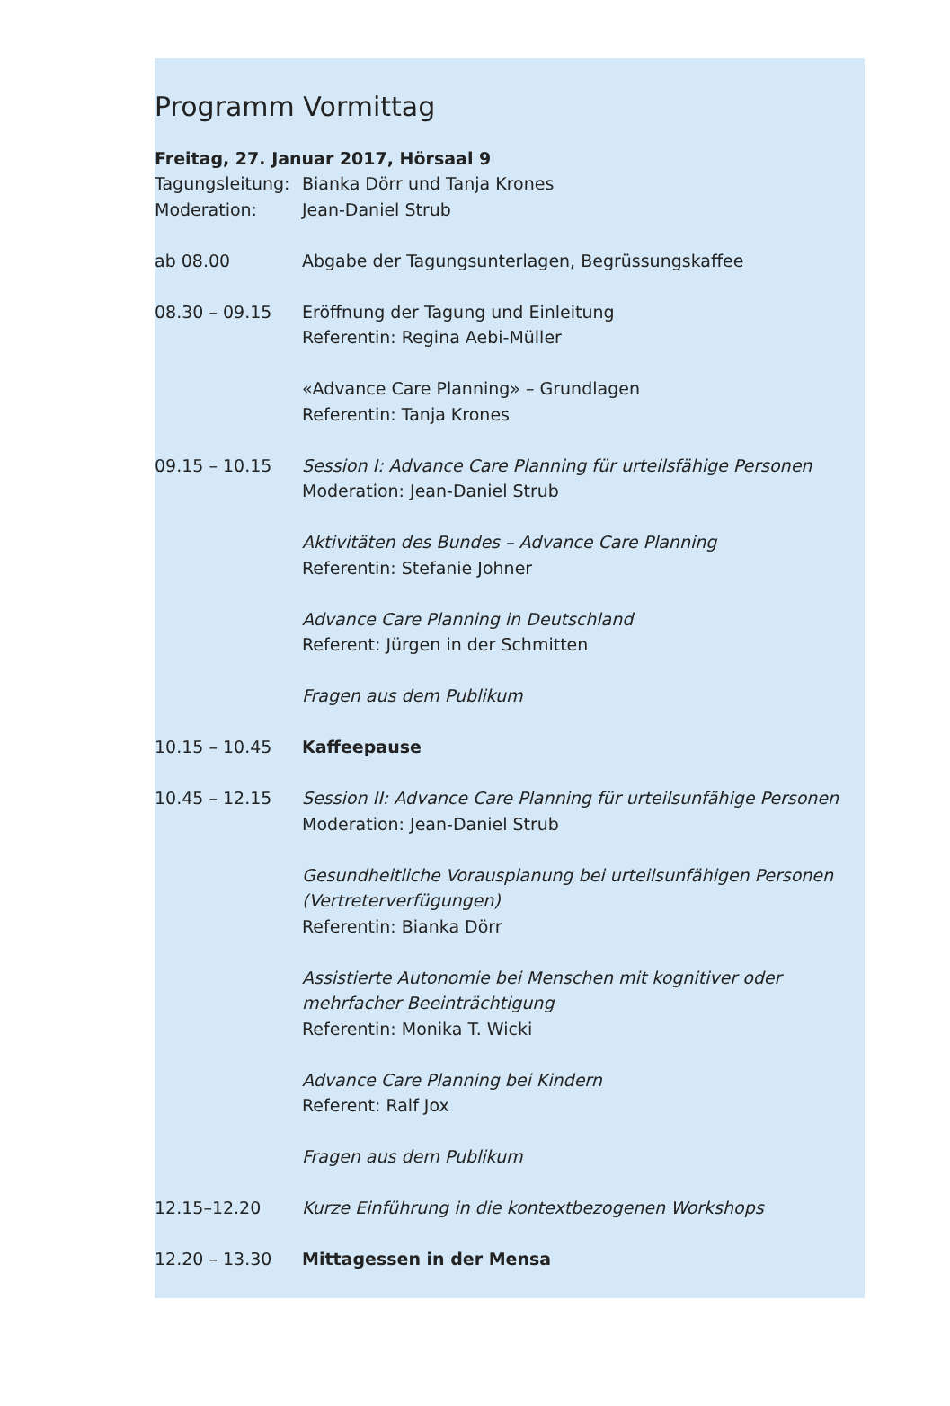Programm Vormittag
Freitag, 27. Januar 2017, Hörsaal 9
Tagungsleitung:
Bianka Dörr und Tanja Krones
Moderation: Jean-Daniel Strub
ab 08.00 Abgabe der Tagungsunterlagen, Begrüssungskaffee
08.30 – 09.15 Eröffnung der Tagung und Einleitung
Referentin: Regina Aebi-Müller
«Advance Care Planning» – Grundlagen
Referentin: Tanja Krones
09.15 – 10.15 Session I: Advance Care Planning für urteilsfähige Personen
Moderation: Jean-Daniel Strub
Aktivitäten des Bundes – Advance Care Planning
Referentin: Stefanie Johner
Advance Care Planning in Deutschland
Referent: Jürgen in der Schmitten
Fragen aus dem Publikum
10.15 – 10.45 Kaffeepause
10.45 – 12.15 Session II: Advance Care Planning für urteilsunfähige Personen
Moderation: Jean-Daniel Strub
Gesundheitliche Vorausplanung bei urteilsunfähigen Personen (Vertreterverfügungen)
Referentin: Bianka Dörr
Assistierte Autonomie bei Menschen mit kognitiver oder mehrfacher Beeinträchtigung
Referentin: Monika T. Wicki
Advance Care Planning bei Kindern
Referent: Ralf Jox
Fragen aus dem Publikum
12.15–12.20 Kurze Einführung in die kontextbezogenen Workshops
12.20 – 13.30 Mittagessen in der Mensa